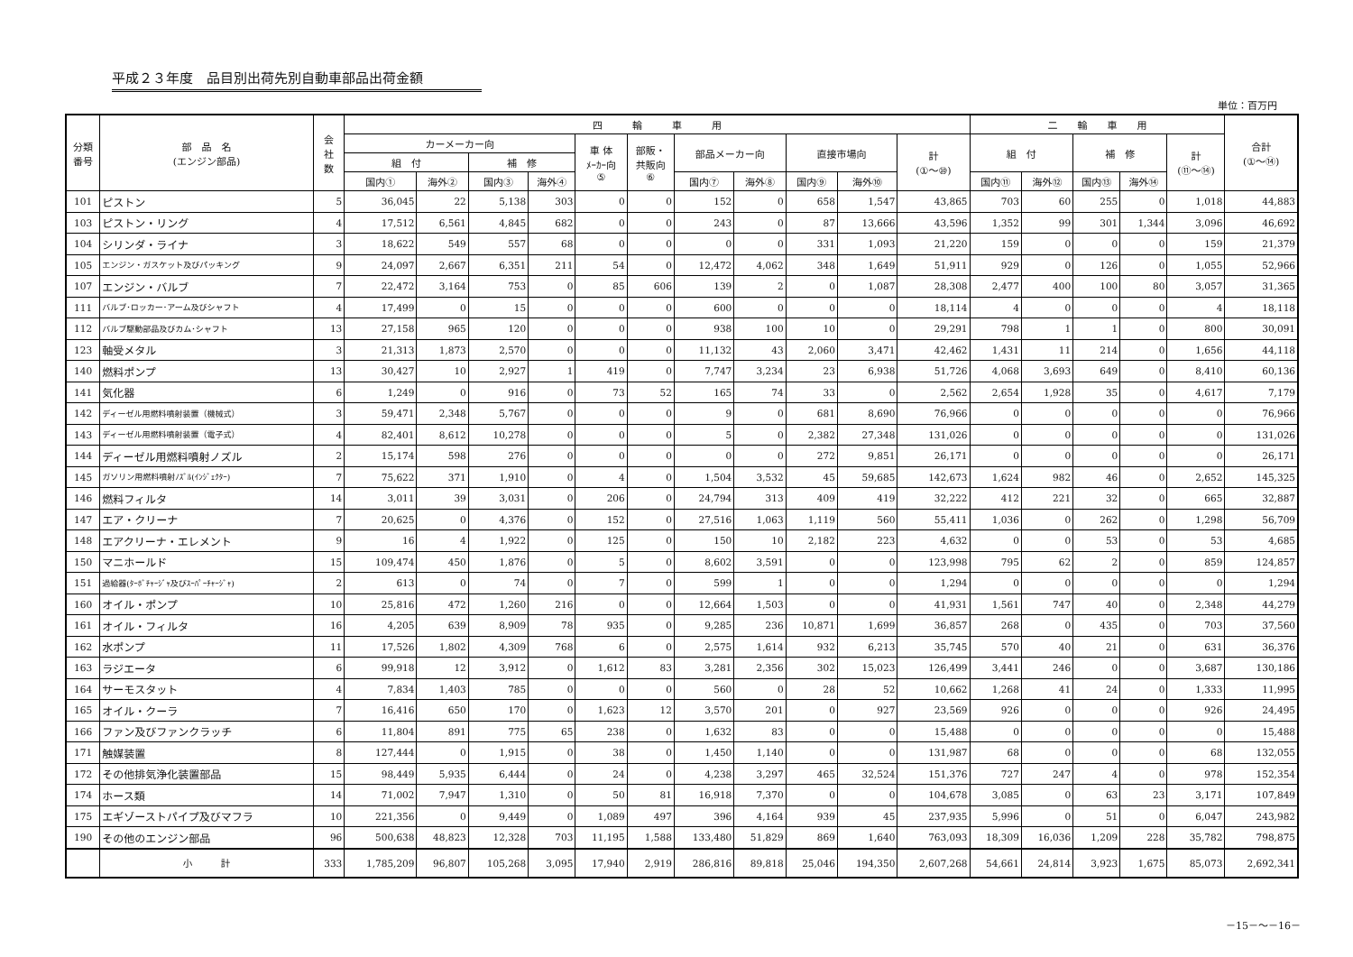平成２３年度　品目別出荷先別自動車部品出荷金額
単位：百万円
| 分類 番号 | 部 品 名 (エンジン部品) | 会 社 数 | 四 輪 車 用 | | | | | | | | | | | 二 輪 車 用 | | | | | 合計 (①～⑭) |
| --- | --- | --- | --- | --- | --- | --- | --- | --- | --- | --- | --- | --- | --- | --- | --- | --- | --- | --- | --- |
| | | | カーメーカー向 | | | | 車 体 ﾒｰｶｰ向 ⑤ | 部販・ 共販向 ⑥ | 部品メーカー向 | | 直接市場向 | | 計 (①～⑩) | 組 付 | | 補 修 | | 計 (⑪～⑭) | |
| | | | 組 付 | | 補 修 | | | | | | | | | | | | | | |
| | | | 国内① | 海外② | 国内③ | 海外④ | | | 国内⑦ | 海外⑧ | 国内⑨ | 海外⑩ | | 国内⑪ | 海外⑫ | 国内⑬ | 海外⑭ | | |
| 101 | ピストン | 5 | 36,045 | 22 | 5,138 | 303 | 0 | 0 | 152 | 0 | 658 | 1,547 | 43,865 | 703 | 60 | 255 | 0 | 1,018 | 44,883 |
| 103 | ピストン・リング | 4 | 17,512 | 6,561 | 4,845 | 682 | 0 | 0 | 243 | 0 | 87 | 13,666 | 43,596 | 1,352 | 99 | 301 | 1,344 | 3,096 | 46,692 |
| 104 | シリンダ・ライナ | 3 | 18,622 | 549 | 557 | 68 | 0 | 0 | 0 | 0 | 331 | 1,093 | 21,220 | 159 | 0 | 0 | 0 | 159 | 21,379 |
| 105 | エンジン・ガスケット及びパッキング | 9 | 24,097 | 2,667 | 6,351 | 211 | 54 | 0 | 12,472 | 4,062 | 348 | 1,649 | 51,911 | 929 | 0 | 126 | 0 | 1,055 | 52,966 |
| 107 | エンジン・バルブ | 7 | 22,472 | 3,164 | 753 | 0 | 85 | 606 | 139 | 2 | 0 | 1,087 | 28,308 | 2,477 | 400 | 100 | 80 | 3,057 | 31,365 |
| 111 | バルブ･ロッカー･アーム及びシャフト | 4 | 17,499 | 0 | 15 | 0 | 0 | 0 | 600 | 0 | 0 | 0 | 18,114 | 4 | 0 | 0 | 0 | 4 | 18,118 |
| 112 | バルブ駆動部品及びカム･シャフト | 13 | 27,158 | 965 | 120 | 0 | 0 | 0 | 938 | 100 | 10 | 0 | 29,291 | 798 | 1 | 1 | 0 | 800 | 30,091 |
| 123 | 軸受メタル | 3 | 21,313 | 1,873 | 2,570 | 0 | 0 | 0 | 11,132 | 43 | 2,060 | 3,471 | 42,462 | 1,431 | 11 | 214 | 0 | 1,656 | 44,118 |
| 140 | 燃料ポンプ | 13 | 30,427 | 10 | 2,927 | 1 | 419 | 0 | 7,747 | 3,234 | 23 | 6,938 | 51,726 | 4,068 | 3,693 | 649 | 0 | 8,410 | 60,136 |
| 141 | 気化器 | 6 | 1,249 | 0 | 916 | 0 | 73 | 52 | 165 | 74 | 33 | 0 | 2,562 | 2,654 | 1,928 | 35 | 0 | 4,617 | 7,179 |
| 142 | ディーゼル用燃料噴射装置（機械式） | 3 | 59,471 | 2,348 | 5,767 | 0 | 0 | 0 | 9 | 0 | 681 | 8,690 | 76,966 | 0 | 0 | 0 | 0 | 0 | 76,966 |
| 143 | ディーゼル用燃料噴射装置（電子式） | 4 | 82,401 | 8,612 | 10,278 | 0 | 0 | 0 | 5 | 0 | 2,382 | 27,348 | 131,026 | 0 | 0 | 0 | 0 | 0 | 131,026 |
| 144 | ディーゼル用燃料噴射ノズル | 2 | 15,174 | 598 | 276 | 0 | 0 | 0 | 0 | 0 | 272 | 9,851 | 26,171 | 0 | 0 | 0 | 0 | 0 | 26,171 |
| 145 | ガソリン用燃料噴射ﾉｽﾞﾙ(ｲﾝｼﾞｪｸﾀｰ) | 7 | 75,622 | 371 | 1,910 | 0 | 4 | 0 | 1,504 | 3,532 | 45 | 59,685 | 142,673 | 1,624 | 982 | 46 | 0 | 2,652 | 145,325 |
| 146 | 燃料フィルタ | 14 | 3,011 | 39 | 3,031 | 0 | 206 | 0 | 24,794 | 313 | 409 | 419 | 32,222 | 412 | 221 | 32 | 0 | 665 | 32,887 |
| 147 | エア・クリーナ | 7 | 20,625 | 0 | 4,376 | 0 | 152 | 0 | 27,516 | 1,063 | 1,119 | 560 | 55,411 | 1,036 | 0 | 262 | 0 | 1,298 | 56,709 |
| 148 | エアクリーナ・エレメント | 9 | 16 | 4 | 1,922 | 0 | 125 | 0 | 150 | 10 | 2,182 | 223 | 4,632 | 0 | 0 | 53 | 0 | 53 | 4,685 |
| 150 | マニホールド | 15 | 109,474 | 450 | 1,876 | 0 | 5 | 0 | 8,602 | 3,591 | 0 | 0 | 123,998 | 795 | 62 | 2 | 0 | 859 | 124,857 |
| 151 | 過給器(ﾀｰﾎﾞﾁｬｰｼﾞｬ及びｽｰﾊﾟｰﾁｬｰｼﾞｬ) | 2 | 613 | 0 | 74 | 0 | 7 | 0 | 599 | 1 | 0 | 0 | 1,294 | 0 | 0 | 0 | 0 | 0 | 1,294 |
| 160 | オイル・ポンプ | 10 | 25,816 | 472 | 1,260 | 216 | 0 | 0 | 12,664 | 1,503 | 0 | 0 | 41,931 | 1,561 | 747 | 40 | 0 | 2,348 | 44,279 |
| 161 | オイル・フィルタ | 16 | 4,205 | 639 | 8,909 | 78 | 935 | 0 | 9,285 | 236 | 10,871 | 1,699 | 36,857 | 268 | 0 | 435 | 0 | 703 | 37,560 |
| 162 | 水ポンプ | 11 | 17,526 | 1,802 | 4,309 | 768 | 6 | 0 | 2,575 | 1,614 | 932 | 6,213 | 35,745 | 570 | 40 | 21 | 0 | 631 | 36,376 |
| 163 | ラジエータ | 6 | 99,918 | 12 | 3,912 | 0 | 1,612 | 83 | 3,281 | 2,356 | 302 | 15,023 | 126,499 | 3,441 | 246 | 0 | 0 | 3,687 | 130,186 |
| 164 | サーモスタット | 4 | 7,834 | 1,403 | 785 | 0 | 0 | 0 | 560 | 0 | 28 | 52 | 10,662 | 1,268 | 41 | 24 | 0 | 1,333 | 11,995 |
| 165 | オイル・クーラ | 7 | 16,416 | 650 | 170 | 0 | 1,623 | 12 | 3,570 | 201 | 0 | 927 | 23,569 | 926 | 0 | 0 | 0 | 926 | 24,495 |
| 166 | ファン及びファンクラッチ | 6 | 11,804 | 891 | 775 | 65 | 238 | 0 | 1,632 | 83 | 0 | 0 | 15,488 | 0 | 0 | 0 | 0 | 0 | 15,488 |
| 171 | 触媒装置 | 8 | 127,444 | 0 | 1,915 | 0 | 38 | 0 | 1,450 | 1,140 | 0 | 0 | 131,987 | 68 | 0 | 0 | 0 | 68 | 132,055 |
| 172 | その他排気浄化装置部品 | 15 | 98,449 | 5,935 | 6,444 | 0 | 24 | 0 | 4,238 | 3,297 | 465 | 32,524 | 151,376 | 727 | 247 | 4 | 0 | 978 | 152,354 |
| 174 | ホース類 | 14 | 71,002 | 7,947 | 1,310 | 0 | 50 | 81 | 16,918 | 7,370 | 0 | 0 | 104,678 | 3,085 | 0 | 63 | 23 | 3,171 | 107,849 |
| 175 | エギゾーストパイプ及びマフラ | 10 | 221,356 | 0 | 9,449 | 0 | 1,089 | 497 | 396 | 4,164 | 939 | 45 | 237,935 | 5,996 | 0 | 51 | 0 | 6,047 | 243,982 |
| 190 | その他のエンジン部品 | 96 | 500,638 | 48,823 | 12,328 | 703 | 11,195 | 1,588 | 133,480 | 51,829 | 869 | 1,640 | 763,093 | 18,309 | 16,036 | 1,209 | 228 | 35,782 | 798,875 |
| | 小 計 | 333 | 1,785,209 | 96,807 | 105,268 | 3,095 | 17,940 | 2,919 | 286,816 | 89,818 | 25,046 | 194,350 | 2,607,268 | 54,661 | 24,814 | 3,923 | 1,675 | 85,073 | 2,692,341 |
－15－～－16－